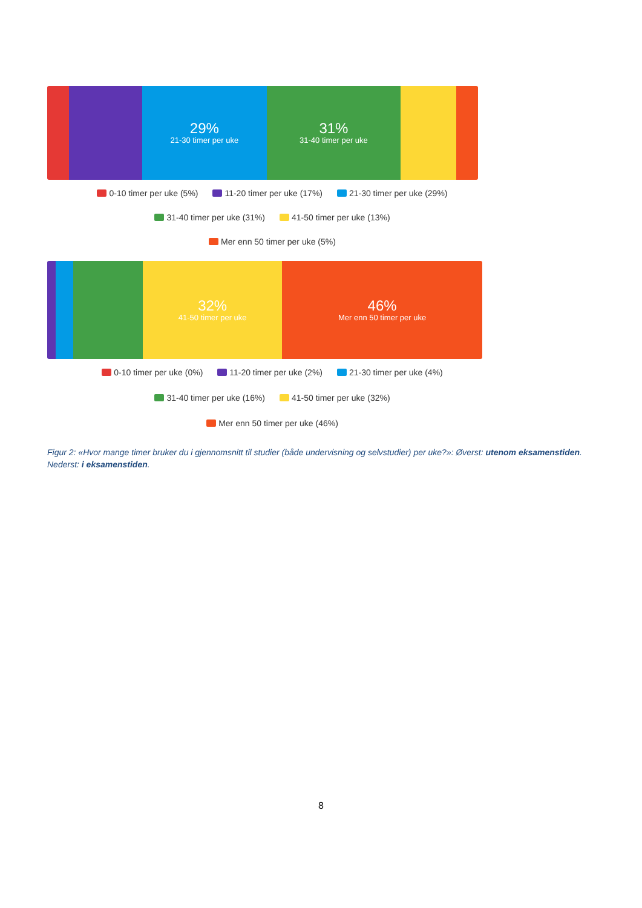29%
21-30 timer per uke
31%
31-40 timer per uke
0-10 timer per uke (5%) 11-20 timer per uke (17%) 21-30 timer per uke (29%)
31-40 timer per uke (31%) 41-50 timer per uke (13%)
Mer enn 50 timer per uke (5%)
32%
41-50 timer per uke
46%
Mer enn 50 timer per uke
0-10 timer per uke (0%) 11-20 timer per uke (2%) 21-30 timer per uke (4%)
31-40 timer per uke (16%) 41-50 timer per uke (32%)
Mer enn 50 timer per uke (46%)
Figur 2: «Hvor mange timer bruker du i gjennomsnitt til studier (både undervisning og selvstudier) per uke?»: Øverst: utenom eksamenstiden. Nederst: i eksamenstiden.
8